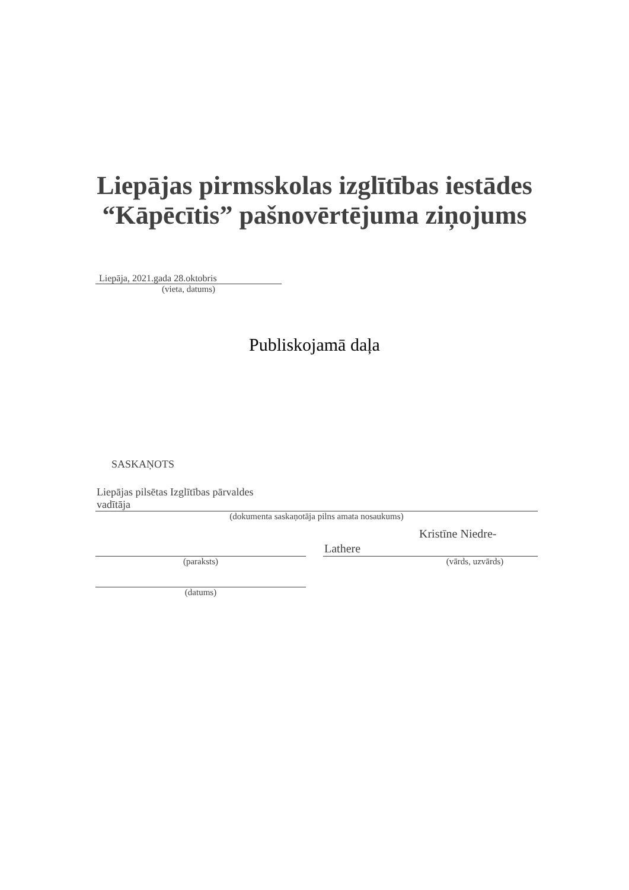Liepājas pirmsskolas izglītības iestādes
“Kāpēcītis” pašnovērtējuma ziņojums
Liepāja, 2021.gada 28.oktobris
(vieta, datums)
Publiskojamā daļa
SASKAŅOTS
Liepājas pilsētas Izglītības pārvaldes
vadītāja
(dokumenta saskaņotāja pilns amata nosaukums)
Kristīne Niedre-
Lathere
(paraksts) (vārds, uzvārds)
(datums)